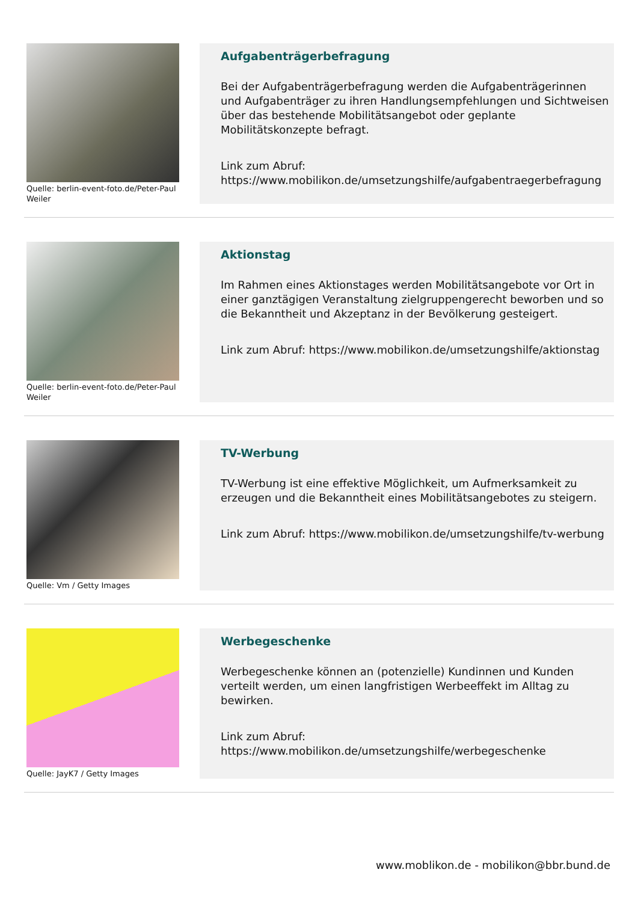Quelle: berlin-event-foto.de/Peter-Paul Weiler
Aufgabenträgerbefragung
Bei der Aufgabenträgerbefragung werden die Aufgabenträgerinnen und Aufgabenträger zu ihren Handlungsempfehlungen und Sichtweisen über das bestehende Mobilitätsangebot oder geplante Mobilitätskonzepte befragt.
Link zum Abruf: https://www.mobilikon.de/umsetzungshilfe/aufgabentraegerbefragung
Quelle: berlin-event-foto.de/Peter-Paul Weiler
Aktionstag
Im Rahmen eines Aktionstages werden Mobilitätsangebote vor Ort in einer ganztägigen Veranstaltung zielgruppengerecht beworben und so die Bekanntheit und Akzeptanz in der Bevölkerung gesteigert.
Link zum Abruf: https://www.mobilikon.de/umsetzungshilfe/aktionstag
Quelle: Vm / Getty Images
TV-Werbung
TV-Werbung ist eine effektive Möglichkeit, um Aufmerksamkeit zu erzeugen und die Bekanntheit eines Mobilitätsangebotes zu steigern.
Link zum Abruf: https://www.mobilikon.de/umsetzungshilfe/tv-werbung
Quelle: JayK7 / Getty Images
Werbegeschenke
Werbegeschenke können an (potenzielle) Kundinnen und Kunden verteilt werden, um einen langfristigen Werbeeffekt im Alltag zu bewirken.
Link zum Abruf: https://www.mobilikon.de/umsetzungshilfe/werbegeschenke
www.moblikon.de - mobilikon@bbr.bund.de